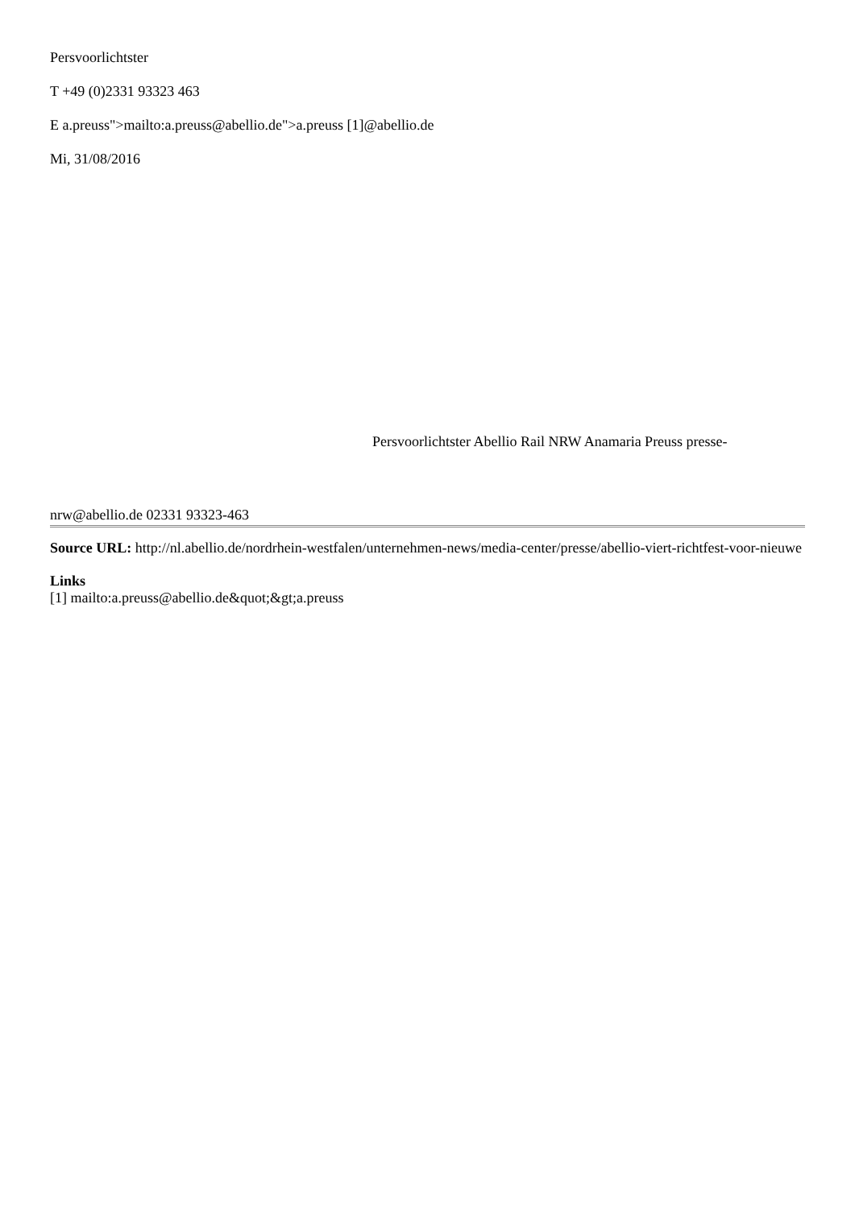Persvoorlichtster
T +49 (0)2331 93323 463
E a.preuss">mailto:a.preuss@abellio.de">a.preuss [1]@abellio.de
Mi, 31/08/2016
Persvoorlichtster Abellio Rail NRW Anamaria Preuss presse-
nrw@abellio.de 02331 93323-463
Source URL: http://nl.abellio.de/nordrhein-westfalen/unternehmen-news/media-center/presse/abellio-viert-richtfest-voor-nieuwe
Links
[1] mailto:a.preuss@abellio.de&quot;&gt;a.preuss